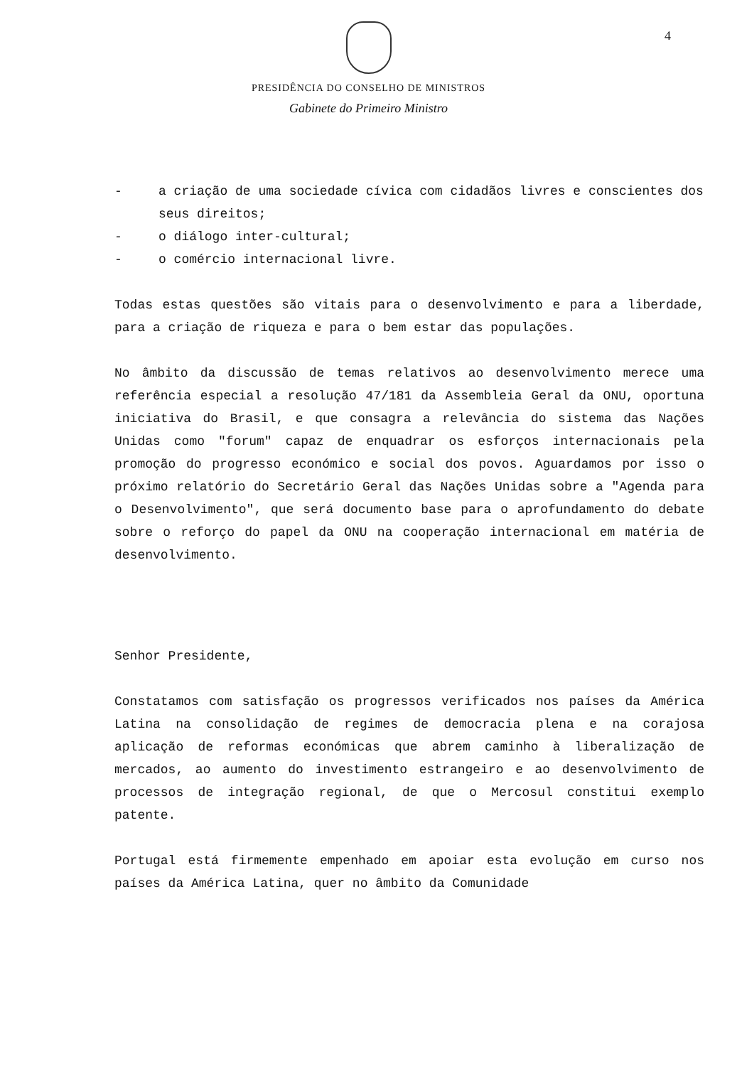4
PRESIDÊNCIA DO CONSELHO DE MINISTROS
Gabinete do Primeiro Ministro
- a criação de uma sociedade cívica com cidadãos livres e conscientes dos seus direitos;
- o diálogo inter-cultural;
- o comércio internacional livre.
Todas estas questões são vitais para o desenvolvimento e para a liberdade, para a criação de riqueza e para o bem estar das populações.
No âmbito da discussão de temas relativos ao desenvolvimento merece uma referência especial a resolução 47/181 da Assembleia Geral da ONU, oportuna iniciativa do Brasil, e que consagra a relevância do sistema das Nações Unidas como "forum" capaz de enquadrar os esforços internacionais pela promoção do progresso económico e social dos povos. Aguardamos por isso o próximo relatório do Secretário Geral das Nações Unidas sobre a "Agenda para o Desenvolvimento", que será documento base para o aprofundamento do debate sobre o reforço do papel da ONU na cooperação internacional em matéria de desenvolvimento.
Senhor Presidente,
Constatamos com satisfação os progressos verificados nos países da América Latina na consolidação de regimes de democracia plena e na corajosa aplicação de reformas económicas que abrem caminho à liberalização de mercados, ao aumento do investimento estrangeiro e ao desenvolvimento de processos de integração regional, de que o Mercosul constitui exemplo patente.
Portugal está firmemente empenhado em apoiar esta evolução em curso nos países da América Latina, quer no âmbito da Comunidade